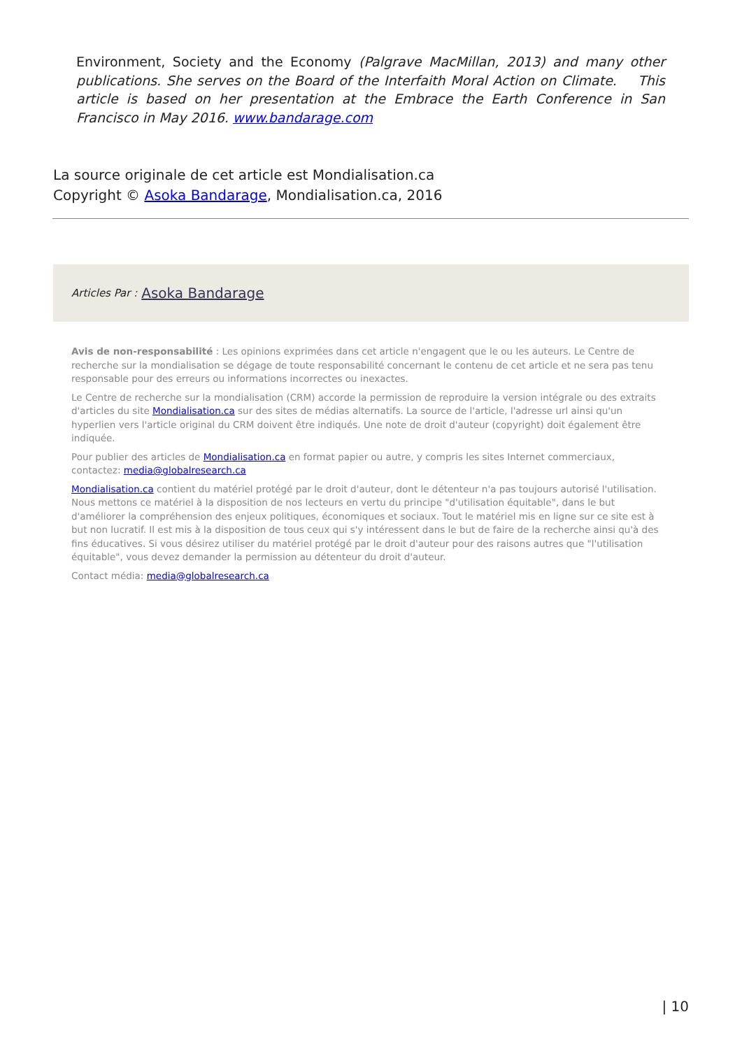Environment, Society and the Economy (Palgrave MacMillan, 2013) and many other publications. She serves on the Board of the Interfaith Moral Action on Climate. This article is based on her presentation at the Embrace the Earth Conference in San Francisco in May 2016. www.bandarage.com
La source originale de cet article est Mondialisation.ca
Copyright © Asoka Bandarage, Mondialisation.ca, 2016
Articles Par : Asoka Bandarage
Avis de non-responsabilité : Les opinions exprimées dans cet article n'engagent que le ou les auteurs. Le Centre de recherche sur la mondialisation se dégage de toute responsabilité concernant le contenu de cet article et ne sera pas tenu responsable pour des erreurs ou informations incorrectes ou inexactes.
Le Centre de recherche sur la mondialisation (CRM) accorde la permission de reproduire la version intégrale ou des extraits d'articles du site Mondialisation.ca sur des sites de médias alternatifs. La source de l'article, l'adresse url ainsi qu'un hyperlien vers l'article original du CRM doivent être indiqués. Une note de droit d'auteur (copyright) doit également être indiquée.
Pour publier des articles de Mondialisation.ca en format papier ou autre, y compris les sites Internet commerciaux, contactez: media@globalresearch.ca
Mondialisation.ca contient du matériel protégé par le droit d'auteur, dont le détenteur n'a pas toujours autorisé l'utilisation. Nous mettons ce matériel à la disposition de nos lecteurs en vertu du principe "d'utilisation équitable", dans le but d'améliorer la compréhension des enjeux politiques, économiques et sociaux. Tout le matériel mis en ligne sur ce site est à but non lucratif. Il est mis à la disposition de tous ceux qui s'y intéressent dans le but de faire de la recherche ainsi qu'à des fins éducatives. Si vous désirez utiliser du matériel protégé par le droit d'auteur pour des raisons autres que "l'utilisation équitable", vous devez demander la permission au détenteur du droit d'auteur.
Contact média: media@globalresearch.ca
| 10